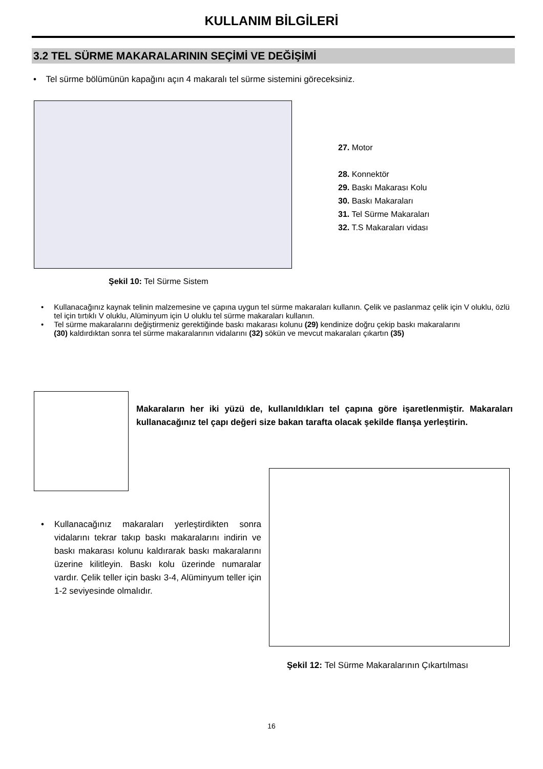KULLANIM BİLGİLERİ
3.2 TEL SÜRME MAKARALARININ SEÇİMİ VE DEĞİŞİMİ
• Tel sürme bölümünün kapağını açın 4 makaralı tel sürme sistemini göreceksiniz.
27. Motor
28. Konnektör
29. Baskı Makarası Kolu
30. Baskı Makaraları
31. Tel Sürme Makaraları
32. T.S Makaraları vidası
Şekil 10: Tel Sürme Sistem
• Kullanacağınız kaynak telinin malzemesine ve çapına uygun tel sürme makaraları kullanın. Çelik ve paslanmaz çelik için V oluklu, özlü tel için tırtıklı V oluklu, Alüminyum için U oluklu tel sürme makaraları kullanın.
• Tel sürme makaralarını değiştirmeniz gerektiğinde baskı makarası kolunu (29) kendinize doğru çekip baskı makaralarını
(30) kaldırdıktan sonra tel sürme makaralarının vidalarını (32) sökün ve mevcut makaraları çıkartın (35)
Makaraların her iki yüzü de, kullanıldıkları tel çapına göre işaretlenmiştir. Makaraları kullanacağınız tel çapı değeri size bakan tarafta olacak şekilde flanşa yerleştirin.
• Kullanacağınız makaraları yerleştirdikten sonra vidalarını tekrar takıp baskı makaralarını indirin ve baskı makarası kolunu kaldırarak baskı makaralarını üzerine kilitleyin. Baskı kolu üzerinde numaralar vardır. Çelik teller için baskı 3-4, Alüminyum teller için 1-2 seviyesinde olmalıdır.
Şekil 12: Tel Sürme Makaralarının Çıkartılması
16